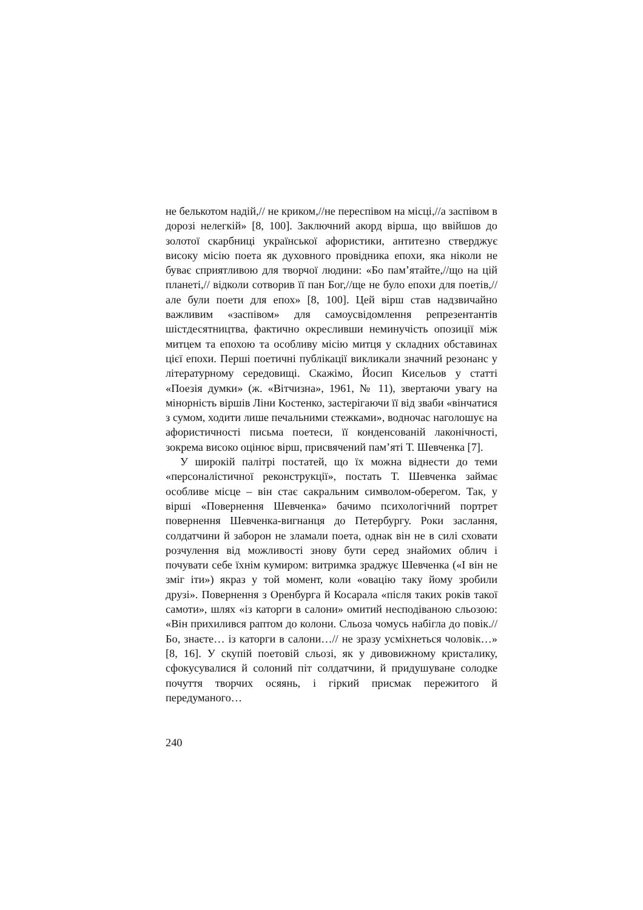не белькотом надій,// не криком,//не переспівом на місці,//а заспівом в дорозі нелегкій» [8, 100]. Заключний акорд вірша, що ввійшов до золотої скарбниці української афористики, антитезно стверджує високу місію поета як духовного провідника епохи, яка ніколи не буває сприятливою для творчої людини: «Бо пам’ятайте,//що на цій планеті,// відколи сотворив її пан Бог,//ще не було епохи для поетів,// але були поети для епох» [8, 100]. Цей вірш став надзвичайно важливим «заспівом» для самоусвідомлення репрезентантів шістдесятництва, фактично окресливши неминучість опозиції між митцем та епохою та особливу місію митця у складних обставинах цієї епохи. Перші поетичні публікації викликали значний резонанс у літературному середовищі. Скажімо, Йосип Кисельов у статті «Поезія думки» (ж. «Вітчизна», 1961, № 11), звертаючи увагу на мінорність віршів Ліни Костенко, застерігаючи її від зваби «вінчатися з сумом, ходити лише печальними стежками», водночас наголошує на афористичності письма поетеси, її конденсованій лаконічності, зокрема високо оцінює вірш, присвячений пам’яті Т. Шевченка [7].
У широкій палітрі постатей, що їх можна віднести до теми «персоналістичної реконструкції», постать Т. Шевченка займає особливе місце – він стає сакральним символом-оберегом. Так, у вірші «Повернення Шевченка» бачимо психологічний портрет повернення Шевченка-вигнанця до Петербургу. Роки заслання, солдатчини й заборон не зламали поета, однак він не в силі сховати розчулення від можливості знову бути серед знайомих облич і почувати себе їхнім кумиром: витримка зраджує Шевченка («І він не зміг іти») якраз у той момент, коли «овацію таку йому зробили друзі». Повернення з Оренбурга й Косарала «після таких років такої самоти», шлях «із каторги в салони» омитий несподіваною сльозою: «Він прихилився раптом до колони. Сльоза чомусь набігла до повік.//Бо, знаєте… із каторги в салони…// не зразу усміхнеться чоловік…» [8, 16]. У скупій поетовій сльозі, як у дивовижному кристалику, сфокусувалися й солоний піт солдатчини, й придушуване солодке почуття творчих осяянь, і гіркий присмак пережитого й передуманого…
240